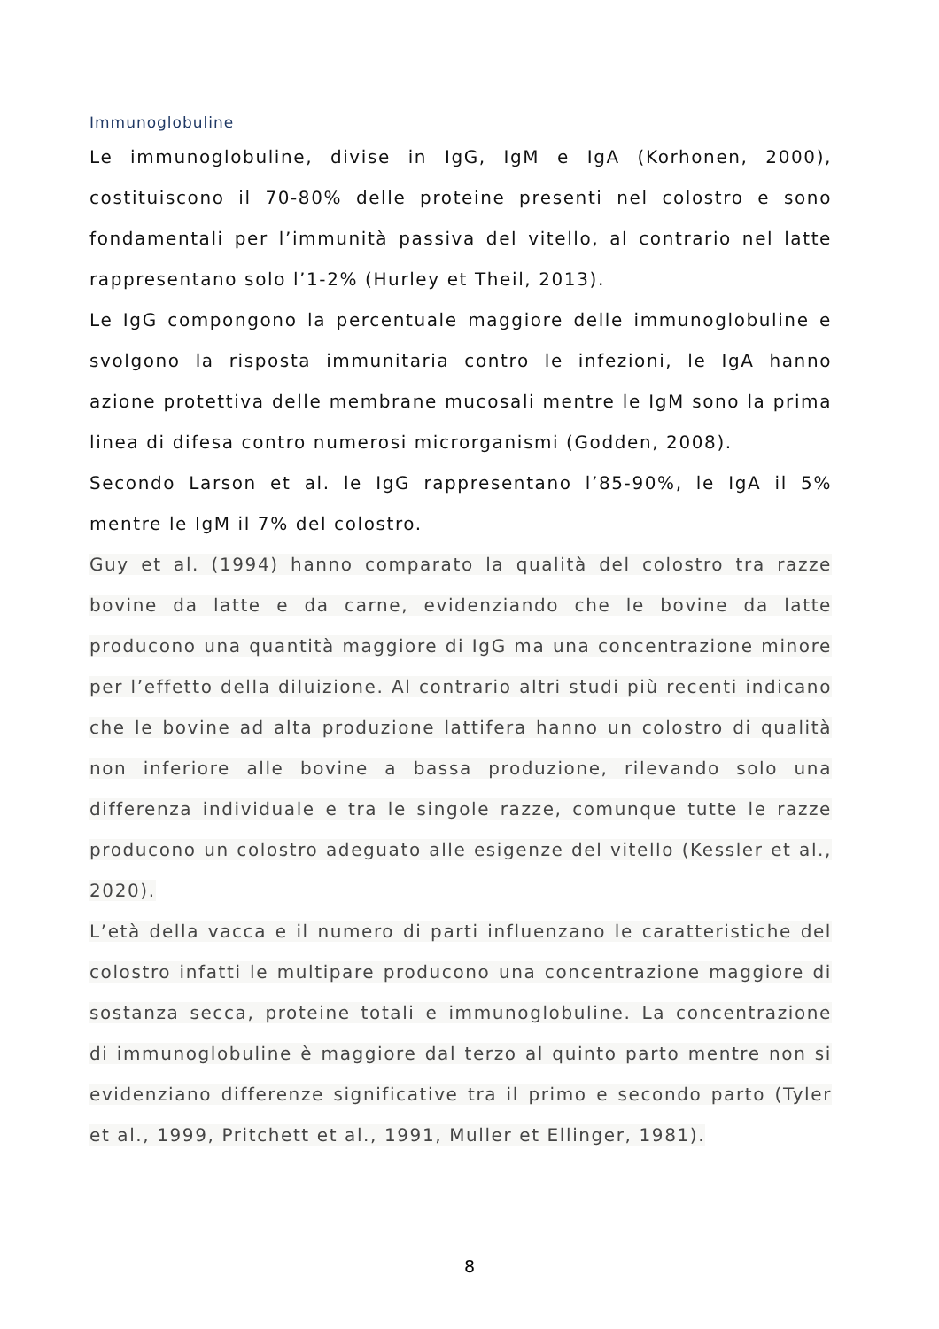Immunoglobuline
Le immunoglobuline, divise in IgG, IgM e IgA (Korhonen, 2000), costituiscono il 70-80% delle proteine presenti nel colostro e sono fondamentali per l’immunità passiva del vitello, al contrario nel latte rappresentano solo l’1-2% (Hurley et Theil, 2013).
Le IgG compongono la percentuale maggiore delle immunoglobuline e svolgono la risposta immunitaria contro le infezioni, le IgA hanno azione protettiva delle membrane mucosali mentre le IgM sono la prima linea di difesa contro numerosi microrganismi (Godden, 2008).
Secondo Larson et al. le IgG rappresentano l’85-90%, le IgA il 5% mentre le IgM il 7% del colostro.
Guy et al. (1994) hanno comparato la qualità del colostro tra razze bovine da latte e da carne, evidenziando che le bovine da latte producono una quantità maggiore di IgG ma una concentrazione minore per l’effetto della diluizione. Al contrario altri studi più recenti indicano che le bovine ad alta produzione lattifera hanno un colostro di qualità non inferiore alle bovine a bassa produzione, rilevando solo una differenza individuale e tra le singole razze, comunque tutte le razze producono un colostro adeguato alle esigenze del vitello (Kessler et al., 2020).
L’età della vacca e il numero di parti influenzano le caratteristiche del colostro infatti le multipare producono una concentrazione maggiore di sostanza secca, proteine totali e immunoglobuline. La concentrazione di immunoglobuline è maggiore dal terzo al quinto parto mentre non si evidenziano differenze significative tra il primo e secondo parto (Tyler et al., 1999, Pritchett et al., 1991, Muller et Ellinger, 1981).
8